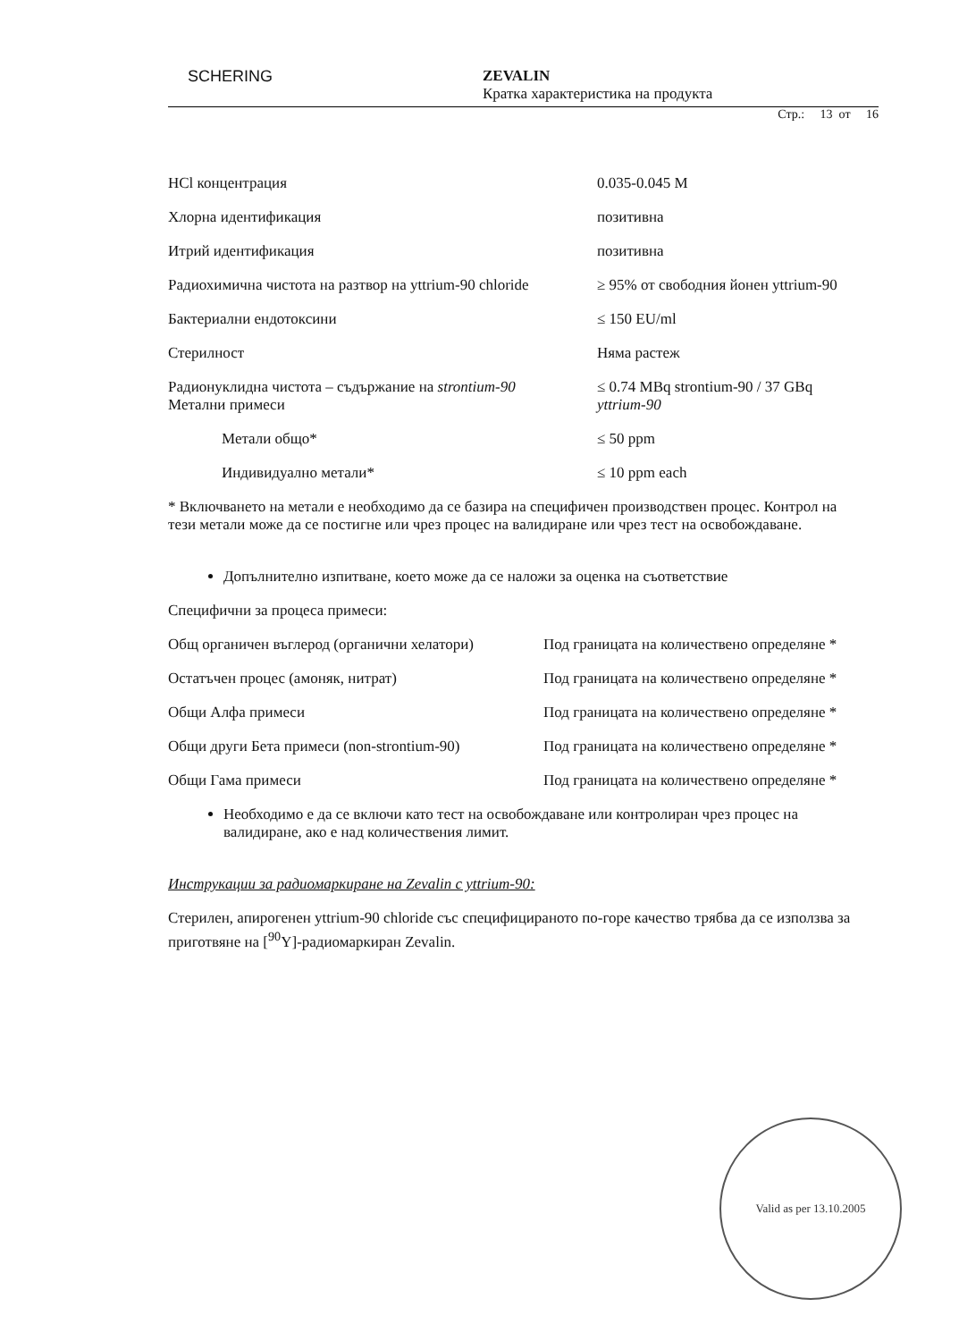SCHERING
ZEVALIN
Кратка характеристика на продукта
Стр.: 13 от 16
| HCl концентрация | 0.035-0.045 M |
| Хлорна идентификация | позитивна |
| Итрий идентификация | позитивна |
| Радиохимична чистота на разтвор на yttrium-90 chloride | ≥ 95% от свободния йонен yttrium-90 |
| Бактериални ендотоксини | ≤ 150 EU/ml |
| Стерилност | Няма растеж |
| Радионуклидна чистота – съдържание на strontium-90 Метални примеси | ≤ 0.74 MBq strontium-90 / 37 GBq yttrium-90 |
| Метали общо* | ≤ 50 ppm |
| Индивидуално метали* | ≤ 10 ppm each |
* Включването на метали е необходимо да се базира на специфичен производствен процес. Контрол на тези метали може да се постигне или чрез процес на валидиране или чрез тест на освобождаване.
Допълнително изпитване, което може да се наложи за оценка на съответствие
Специфични за процеса примеси:
| Общ органичен въглерод (органични хелатори) | Под границата на количествено определяне * |
| Остатъчен процес (амоняк, нитрат) | Под границата на количествено определяне * |
| Общи Алфа примеси | Под границата на количествено определяне * |
| Общи други Бета примеси (non-strontium-90) | Под границата на количествено определяне * |
| Общи Гама примеси | Под границата на количествено определяне * |
Необходимо е да се включи като тест на освобождаване или контролиран чрез процес на валидиране, ако е над количествения лимит.
Инструкации за радиомаркиране на Zevalin с yttrium-90:
Стерилен, апирогенен yttrium-90 chloride със специфицираното по-горе качество трябва да се използва за приготвяне на [<sup>90</sup>Y]-радиомаркиран Zevalin.
Valid as per 13.10.2005